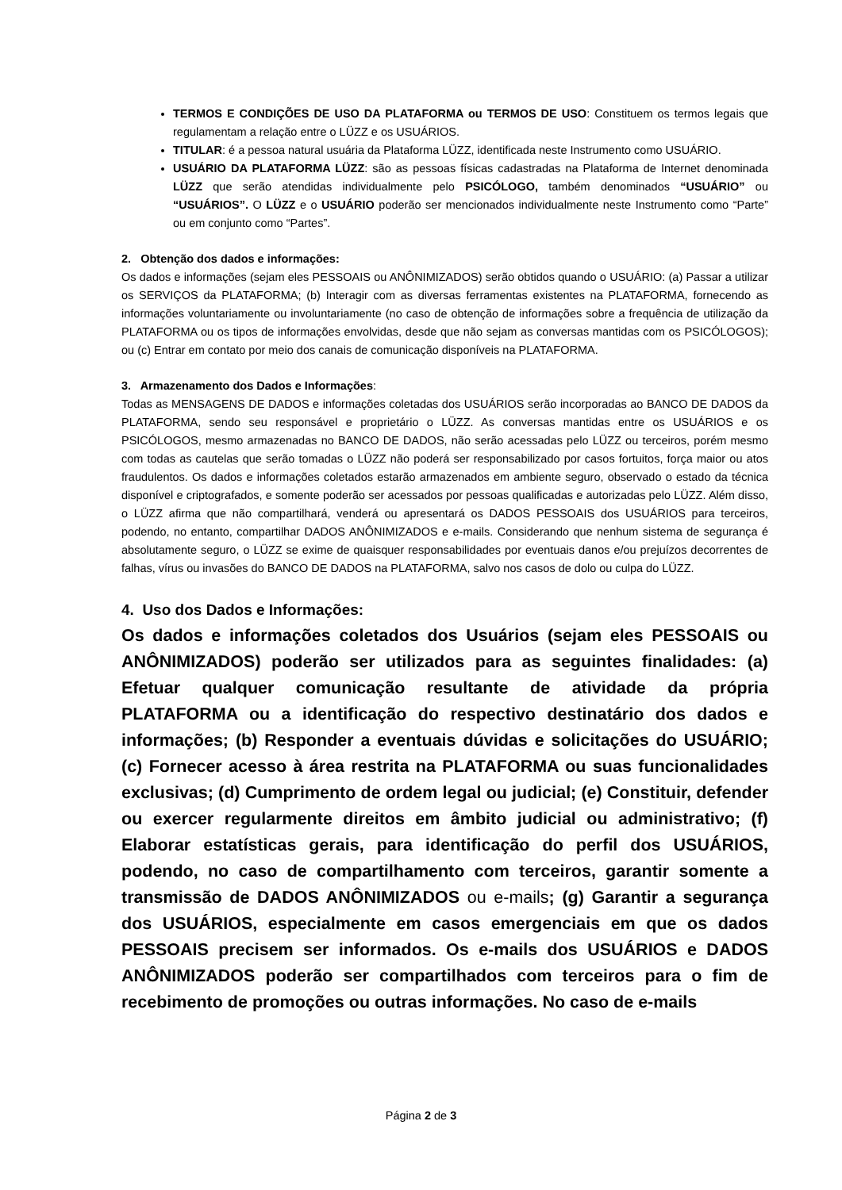TERMOS E CONDIÇÕES DE USO DA PLATAFORMA ou TERMOS DE USO: Constituem os termos legais que regulamentam a relação entre o LÜZZ e os USUÁRIOS.
TITULAR: é a pessoa natural usuária da Plataforma LÜZZ, identificada neste Instrumento como USUÁRIO.
USUÁRIO DA PLATAFORMA LÜZZ: são as pessoas físicas cadastradas na Plataforma de Internet denominada LÜZZ que serão atendidas individualmente pelo PSICÓLOGO, também denominados “USUÁRIO” ou “USUÁRIOS”. O LÜZZ e o USUÁRIO poderão ser mencionados individualmente neste Instrumento como “Parte” ou em conjunto como “Partes”.
2. Obtenção dos dados e informações:
Os dados e informações (sejam eles PESSOAIS ou ANÔNIMIZADOS) serão obtidos quando o USUÁRIO: (a) Passar a utilizar os SERVIÇOS da PLATAFORMA; (b) Interagir com as diversas ferramentas existentes na PLATAFORMA, fornecendo as informações voluntariamente ou involuntariamente (no caso de obtenção de informações sobre a frequência de utilização da PLATAFORMA ou os tipos de informações envolvidas, desde que não sejam as conversas mantidas com os PSICÓLOGOS); ou (c) Entrar em contato por meio dos canais de comunicação disponíveis na PLATAFORMA.
3. Armazenamento dos Dados e Informações:
Todas as MENSAGENS DE DADOS e informações coletadas dos USUÁRIOS serão incorporadas ao BANCO DE DADOS da PLATAFORMA, sendo seu responsável e proprietário o LÜZZ. As conversas mantidas entre os USUÁRIOS e os PSICÓLOGOS, mesmo armazenadas no BANCO DE DADOS, não serão acessadas pelo LÜZZ ou terceiros, porém mesmo com todas as cautelas que serão tomadas o LÜZZ não poderá ser responsabilizado por casos fortuitos, força maior ou atos fraudulentos. Os dados e informações coletados estarão armazenados em ambiente seguro, observado o estado da técnica disponível e criptografados, e somente poderão ser acessados por pessoas qualificadas e autorizadas pelo LÜZZ. Além disso, o LÜZZ afirma que não compartilhará, venderá ou apresentará os DADOS PESSOAIS dos USUÁRIOS para terceiros, podendo, no entanto, compartilhar DADOS ANÔNIMIZADOS e e-mails. Considerando que nenhum sistema de segurança é absolutamente seguro, o LÜZZ se exime de quaisquer responsabilidades por eventuais danos e/ou prejuízos decorrentes de falhas, vírus ou invasões do BANCO DE DADOS na PLATAFORMA, salvo nos casos de dolo ou culpa do LÜZZ.
4. Uso dos Dados e Informações:
Os dados e informações coletados dos Usuários (sejam eles PESSOAIS ou ANÔNIMIZADOS) poderão ser utilizados para as seguintes finalidades: (a) Efetuar qualquer comunicação resultante de atividade da própria PLATAFORMA ou a identificação do respectivo destinatário dos dados e informações; (b) Responder a eventuais dúvidas e solicitações do USUÁRIO; (c) Fornecer acesso à área restrita na PLATAFORMA ou suas funcionalidades exclusivas; (d) Cumprimento de ordem legal ou judicial; (e) Constituir, defender ou exercer regularmente direitos em âmbito judicial ou administrativo; (f) Elaborar estatísticas gerais, para identificação do perfil dos USUÁRIOS, podendo, no caso de compartilhamento com terceiros, garantir somente a transmissão de DADOS ANÔNIMIZADOS ou e-mails; (g) Garantir a segurança dos USUÁRIOS, especialmente em casos emergenciais em que os dados PESSOAIS precisem ser informados. Os e-mails dos USUÁRIOS e DADOS ANÔNIMIZADOS poderão ser compartilhados com terceiros para o fim de recebimento de promoções ou outras informações. No caso de e-mails
Página 2 de 3